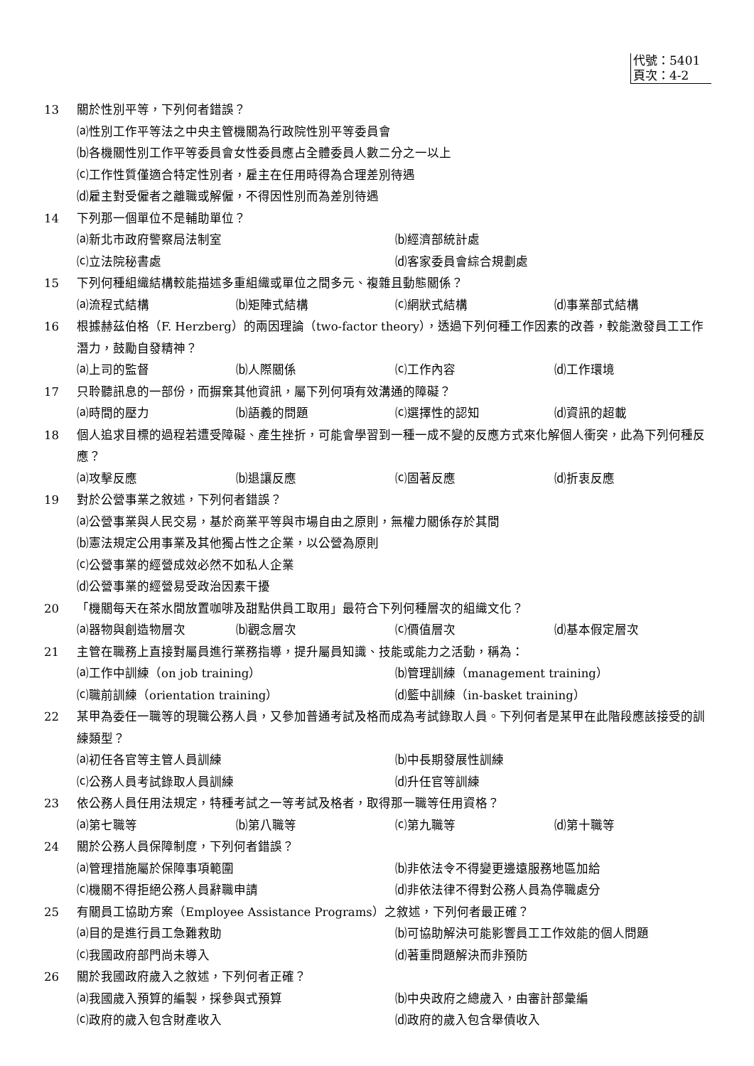代號：5401
頁次：4-2
13 關於性別平等，下列何者錯誤？
⒜性別工作平等法之中央主管機關為行政院性別平等委員會
⒝各機關性別工作平等委員會女性委員應占全體委員人數二分之一以上
⒞工作性質僅適合特定性別者，雇主在任用時得為合理差別待遇
⒟雇主對受僱者之離職或解僱，不得因性別而為差別待遇
14 下列那一個單位不是輔助單位？
⒜新北市政府警察局法制室 ⒝經濟部統計處 ⒞立法院秘書處 ⒟客家委員會綜合規劃處
15 下列何種組織結構較能描述多重組織或單位之間多元、複雜且動態關係？
⒜流程式結構 ⒝矩陣式結構 ⒞網狀式結構 ⒟事業部式結構
16 根據赫茲伯格（F. Herzberg）的兩因理論（two-factor theory），透過下列何種工作因素的改善，較能激發員工工作潛力，鼓勵自發精神？
⒜上司的監督 ⒝人際關係 ⒞工作內容 ⒟工作環境
17 只聆聽訊息的一部份，而摒棄其他資訊，屬下列何項有效溝通的障礙？
⒜時間的壓力 ⒝語義的問題 ⒞選擇性的認知 ⒟資訊的超載
18 個人追求目標的過程若遭受障礙、產生挫折，可能會學習到一種一成不變的反應方式來化解個人衝突，此為下列何種反應？
⒜攻擊反應 ⒝退讓反應 ⒞固著反應 ⒟折衷反應
19 對於公營事業之敘述，下列何者錯誤？
⒜公營事業與人民交易，基於商業平等與市場自由之原則，無權力關係存於其間
⒝憲法規定公用事業及其他獨占性之企業，以公營為原則
⒞公營事業的經營成效必然不如私人企業
⒟公營事業的經營易受政治因素干擾
20 「機關每天在茶水間放置咖啡及甜點供員工取用」最符合下列何種層次的組織文化？
⒜器物與創造物層次 ⒝觀念層次 ⒞價值層次 ⒟基本假定層次
21 主管在職務上直接對屬員進行業務指導，提升屬員知識、技能或能力之活動，稱為：
⒜工作中訓練（on job training） ⒝管理訓練（management training） ⒞職前訓練（orientation training） ⒟籃中訓練（in-basket training）
22 某甲為委任一職等的現職公務人員，又參加普通考試及格而成為考試錄取人員。下列何者是某甲在此階段應該接受的訓練類型？
⒜初任各官等主管人員訓練 ⒝中長期發展性訓練 ⒞公務人員考試錄取人員訓練 ⒟升任官等訓練
23 依公務人員任用法規定，特種考試之一等考試及格者，取得那一職等任用資格？
⒜第七職等 ⒝第八職等 ⒞第九職等 ⒟第十職等
24 關於公務人員保障制度，下列何者錯誤？
⒜管理措施屬於保障事項範圍 ⒝非依法令不得變更邊遠服務地區加給 ⒞機關不得拒絕公務人員辭職申請 ⒟非依法律不得對公務人員為停職處分
25 有關員工協助方案（Employee Assistance Programs）之敘述，下列何者最正確？
⒜目的是進行員工急難救助 ⒝可協助解決可能影響員工工作效能的個人問題 ⒞我國政府部門尚未導入 ⒟著重問題解決而非預防
26 關於我國政府歲入之敘述，下列何者正確？
⒜我國歲入預算的編製，採參與式預算 ⒝中央政府之總歲入，由審計部彙編 ⒞政府的歲入包含財產收入 ⒟政府的歲入包含舉債收入